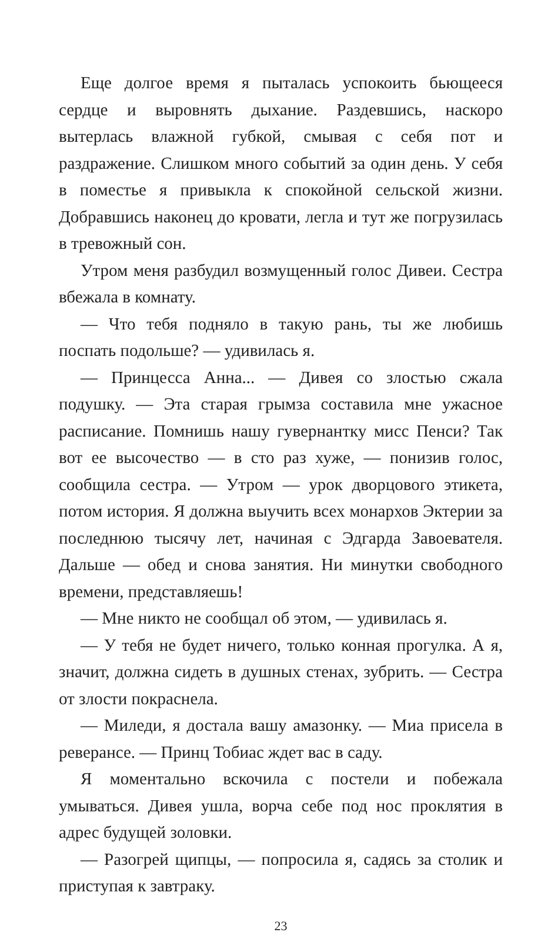Еще долгое время я пыталась успокоить бьющееся сердце и выровнять дыхание. Раздевшись, наскоро вытерлась влажной губкой, смывая с себя пот и раздражение. Слишком много событий за один день. У себя в поместье я привыкла к спокойной сельской жизни. Добравшись наконец до кровати, легла и тут же погрузилась в тревожный сон.
Утром меня разбудил возмущенный голос Дивеи. Сестра вбежала в комнату.
— Что тебя подняло в такую рань, ты же любишь поспать подольше? — удивилась я.
— Принцесса Анна... — Дивея со злостью сжала подушку. — Эта старая грымза составила мне ужасное расписание. Помнишь нашу гувернантку мисс Пенси? Так вот ее высочество — в сто раз хуже, — понизив голос, сообщила сестра. — Утром — урок дворцового этикета, потом история. Я должна выучить всех монархов Эктерии за последнюю тысячу лет, начиная с Эдгарда Завоевателя. Дальше — обед и снова занятия. Ни минутки свободного времени, представляешь!
— Мне никто не сообщал об этом, — удивилась я.
— У тебя не будет ничего, только конная прогулка. А я, значит, должна сидеть в душных стенах, зубрить. — Сестра от злости покраснела.
— Миледи, я достала вашу амазонку. — Миа присела в реверансе. — Принц Тобиас ждет вас в саду.
Я моментально вскочила с постели и побежала умываться. Дивея ушла, ворча себе под нос проклятия в адрес будущей золовки.
— Разогрей щипцы, — попросила я, садясь за столик и приступая к завтраку.
23